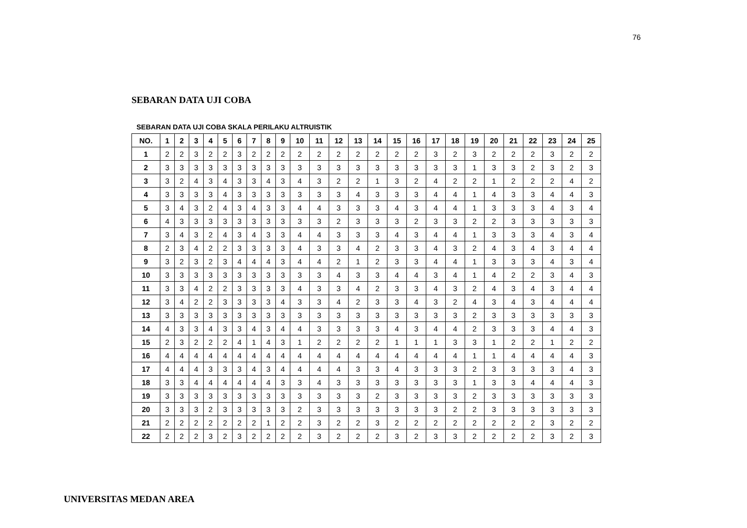76
SEBARAN DATA UJI COBA
SEBARAN DATA UJI COBA SKALA PERILAKU ALTRUISTIK
| NO. | 1 | 2 | 3 | 4 | 5 | 6 | 7 | 8 | 9 | 10 | 11 | 12 | 13 | 14 | 15 | 16 | 17 | 18 | 19 | 20 | 21 | 22 | 23 | 24 | 25 |
| --- | --- | --- | --- | --- | --- | --- | --- | --- | --- | --- | --- | --- | --- | --- | --- | --- | --- | --- | --- | --- | --- | --- | --- | --- | --- |
| 1 | 2 | 2 | 3 | 2 | 2 | 3 | 2 | 2 | 2 | 2 | 2 | 2 | 2 | 2 | 2 | 2 | 3 | 2 | 3 | 2 | 2 | 2 | 3 | 2 | 2 |
| 2 | 3 | 3 | 3 | 3 | 3 | 3 | 3 | 3 | 3 | 3 | 3 | 3 | 3 | 3 | 3 | 3 | 3 | 3 | 1 | 3 | 3 | 2 | 3 | 2 | 3 |
| 3 | 3 | 2 | 4 | 3 | 4 | 3 | 3 | 4 | 3 | 4 | 3 | 2 | 2 | 1 | 3 | 2 | 4 | 2 | 2 | 1 | 2 | 2 | 2 | 4 | 2 |
| 4 | 3 | 3 | 3 | 3 | 4 | 3 | 3 | 3 | 3 | 3 | 3 | 3 | 4 | 3 | 3 | 3 | 4 | 4 | 1 | 4 | 3 | 3 | 4 | 4 | 3 |
| 5 | 3 | 4 | 3 | 2 | 4 | 3 | 4 | 3 | 3 | 4 | 4 | 3 | 3 | 3 | 4 | 3 | 4 | 4 | 1 | 3 | 3 | 3 | 4 | 3 | 4 |
| 6 | 4 | 3 | 3 | 3 | 3 | 3 | 3 | 3 | 3 | 3 | 3 | 2 | 3 | 3 | 3 | 2 | 3 | 3 | 2 | 2 | 3 | 3 | 3 | 3 | 3 |
| 7 | 3 | 4 | 3 | 2 | 4 | 3 | 4 | 3 | 3 | 4 | 4 | 3 | 3 | 3 | 4 | 3 | 4 | 4 | 1 | 3 | 3 | 3 | 4 | 3 | 4 |
| 8 | 2 | 3 | 4 | 2 | 2 | 3 | 3 | 3 | 3 | 4 | 3 | 3 | 4 | 2 | 3 | 3 | 4 | 3 | 2 | 4 | 3 | 4 | 3 | 4 | 4 |
| 9 | 3 | 2 | 3 | 2 | 3 | 4 | 4 | 4 | 3 | 4 | 4 | 2 | 1 | 2 | 3 | 3 | 4 | 4 | 1 | 3 | 3 | 3 | 4 | 3 | 4 |
| 10 | 3 | 3 | 3 | 3 | 3 | 3 | 3 | 3 | 3 | 3 | 3 | 4 | 3 | 3 | 4 | 4 | 3 | 4 | 1 | 4 | 2 | 2 | 3 | 4 | 3 |
| 11 | 3 | 3 | 4 | 2 | 2 | 3 | 3 | 3 | 3 | 4 | 3 | 3 | 4 | 2 | 3 | 3 | 4 | 3 | 2 | 4 | 3 | 4 | 3 | 4 | 4 |
| 12 | 3 | 4 | 2 | 2 | 3 | 3 | 3 | 3 | 4 | 3 | 3 | 4 | 2 | 3 | 3 | 4 | 3 | 2 | 4 | 3 | 4 | 3 | 4 | 4 | 4 |
| 13 | 3 | 3 | 3 | 3 | 3 | 3 | 3 | 3 | 3 | 3 | 3 | 3 | 3 | 3 | 3 | 3 | 3 | 3 | 2 | 3 | 3 | 3 | 3 | 3 | 3 |
| 14 | 4 | 3 | 3 | 4 | 3 | 3 | 4 | 3 | 4 | 4 | 3 | 3 | 3 | 3 | 4 | 3 | 4 | 4 | 2 | 3 | 3 | 3 | 4 | 4 | 3 |
| 15 | 2 | 3 | 2 | 2 | 2 | 4 | 1 | 4 | 3 | 1 | 2 | 2 | 2 | 2 | 1 | 1 | 1 | 3 | 3 | 1 | 2 | 2 | 1 | 2 | 2 |
| 16 | 4 | 4 | 4 | 4 | 4 | 4 | 4 | 4 | 4 | 4 | 4 | 4 | 4 | 4 | 4 | 4 | 4 | 4 | 1 | 1 | 4 | 4 | 4 | 4 | 3 |
| 17 | 4 | 4 | 4 | 3 | 3 | 3 | 4 | 3 | 4 | 4 | 4 | 4 | 3 | 3 | 4 | 3 | 3 | 3 | 2 | 3 | 3 | 3 | 3 | 4 | 3 |
| 18 | 3 | 3 | 4 | 4 | 4 | 4 | 4 | 4 | 3 | 3 | 4 | 3 | 3 | 3 | 3 | 3 | 3 | 3 | 1 | 3 | 3 | 4 | 4 | 4 | 3 |
| 19 | 3 | 3 | 3 | 3 | 3 | 3 | 3 | 3 | 3 | 3 | 3 | 3 | 3 | 2 | 3 | 3 | 3 | 3 | 2 | 3 | 3 | 3 | 3 | 3 | 3 |
| 20 | 3 | 3 | 3 | 2 | 3 | 3 | 3 | 3 | 3 | 2 | 3 | 3 | 3 | 3 | 3 | 3 | 3 | 2 | 2 | 3 | 3 | 3 | 3 | 3 | 3 |
| 21 | 2 | 2 | 2 | 2 | 2 | 2 | 2 | 1 | 2 | 2 | 3 | 2 | 2 | 3 | 2 | 2 | 2 | 2 | 2 | 2 | 2 | 2 | 3 | 2 | 2 |
| 22 | 2 | 2 | 2 | 3 | 2 | 3 | 2 | 2 | 2 | 2 | 3 | 2 | 2 | 2 | 3 | 2 | 3 | 3 | 2 | 2 | 2 | 2 | 3 | 2 | 3 |
UNIVERSITAS MEDAN AREA